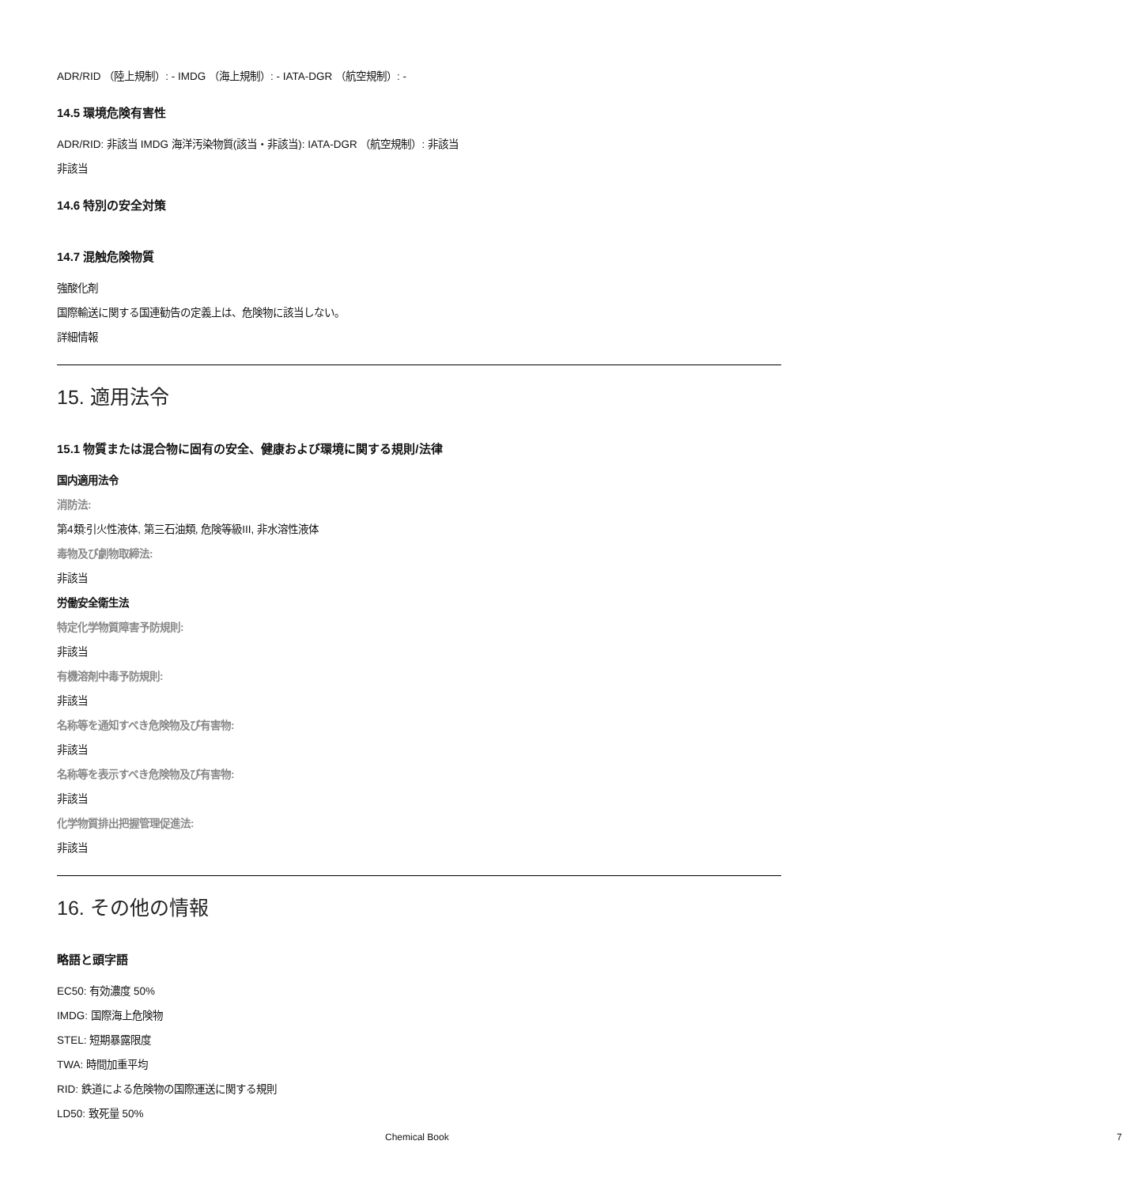ADR/RID （陸上規制）: - IMDG （海上規制）: - IATA-DGR （航空規制）: -
14.5 環境危険有害性
ADR/RID: 非該当 IMDG 海洋汚染物質(該当・非該当): IATA-DGR （航空規制）: 非該当
非該当
14.6 特別の安全対策
14.7 混触危険物質
強酸化剤
国際輸送に関する国連勧告の定義上は、危険物に該当しない。
詳細情報
15. 適用法令
15.1 物質または混合物に固有の安全、健康および環境に関する規則/法律
国内適用法令
消防法:
第4類:引火性液体, 第三石油類, 危険等級III, 非水溶性液体
毒物及び劇物取締法:
非該当
労働安全衛生法
特定化学物質障害予防規則:
非該当
有機溶剤中毒予防規則:
非該当
名称等を通知すべき危険物及び有害物:
非該当
名称等を表示すべき危険物及び有害物:
非該当
化学物質排出把握管理促進法:
非該当
16. その他の情報
略語と頭字語
EC50: 有効濃度 50%
IMDG: 国際海上危険物
STEL: 短期暴露限度
TWA: 時間加重平均
RID: 鉄道による危険物の国際運送に関する規則
LD50: 致死量 50%
Chemical Book 7